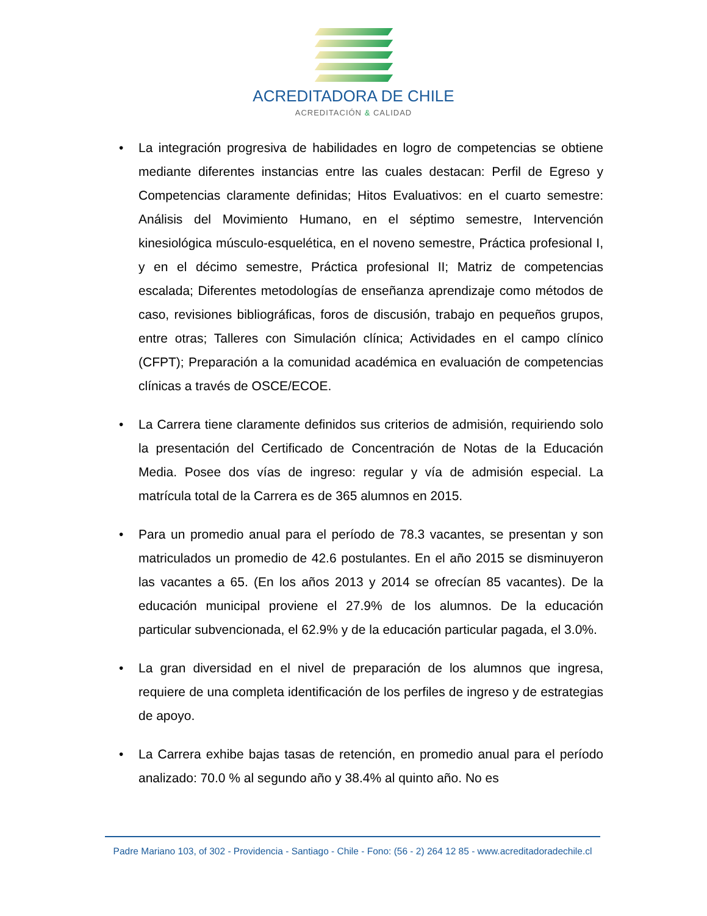ACREDITADORA DE CHILE
ACREDITACIÓN & CALIDAD
• La integración progresiva de habilidades en logro de competencias se obtiene mediante diferentes instancias entre las cuales destacan: Perfil de Egreso y Competencias claramente definidas; Hitos Evaluativos: en el cuarto semestre: Análisis del Movimiento Humano, en el séptimo semestre, Intervención kinesiológica músculo-esquelética, en el noveno semestre, Práctica profesional I, y en el décimo semestre, Práctica profesional II; Matriz de competencias escalada; Diferentes metodologías de enseñanza aprendizaje como métodos de caso, revisiones bibliográficas, foros de discusión, trabajo en pequeños grupos, entre otras; Talleres con Simulación clínica; Actividades en el campo clínico (CFPT); Preparación a la comunidad académica en evaluación de competencias clínicas a través de OSCE/ECOE.
• La Carrera tiene claramente definidos sus criterios de admisión, requiriendo solo la presentación del Certificado de Concentración de Notas de la Educación Media. Posee dos vías de ingreso: regular y vía de admisión especial. La matrícula total de la Carrera es de 365 alumnos en 2015.
• Para un promedio anual para el período de 78.3 vacantes, se presentan y son matriculados un promedio de 42.6 postulantes. En el año 2015 se disminuyeron las vacantes a 65. (En los años 2013 y 2014 se ofrecían 85 vacantes). De la educación municipal proviene el 27.9% de los alumnos. De la educación particular subvencionada, el 62.9% y de la educación particular pagada, el 3.0%.
• La gran diversidad en el nivel de preparación de los alumnos que ingresa, requiere de una completa identificación de los perfiles de ingreso y de estrategias de apoyo.
• La Carrera exhibe bajas tasas de retención, en promedio anual para el período analizado: 70.0 % al segundo año y 38.4% al quinto año. No es
Padre Mariano 103, of 302 - Providencia - Santiago - Chile - Fono: (56 - 2) 264 12 85 - www.acreditadoradechile.cl